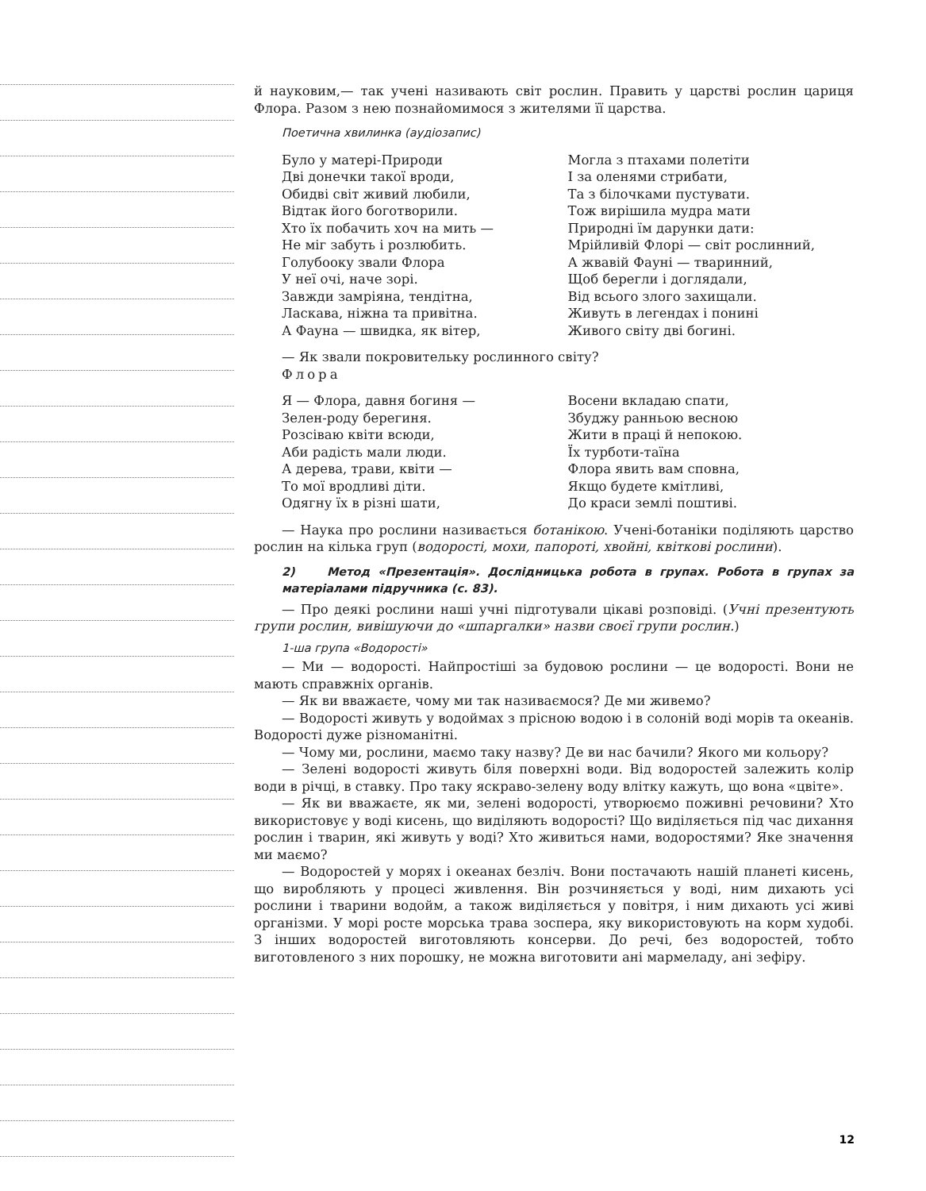й науковим,— так учені називають світ рослин. Править у царстві рослин цариця Флора. Разом з нею познайомимося з жителями її царства.
Поетична хвилинка (аудіозапис)
Було у матері-Природи
Дві донечки такої вроди,
Обидві світ живий любили,
Відтак його боготворили.
Хто їх побачить хоч на мить —
Не міг забуть і розлюбить.
Голубооку звали Флора
У неї очі, наче зорі.
Завжди замріяна, тендітна,
Ласкава, ніжна та привітна.
А Фауна — швидка, як вітер,
Могла з птахами полетіти
І за оленями стрибати,
Та з білочками пустувати.
Тож вирішила мудра мати
Природні їм дарунки дати:
Мрійливій Флорі — світ рослинний,
А жвавій Фауні — тваринний,
Щоб берегли і доглядали,
Від всього злого захищали.
Живуть в легендах і понині
Живого світу дві богині.
— Як звали покровительку рослинного світу?
Флора
Я — Флора, давня богиня —
Зелен-роду берегиня.
Розсіваю квіти всюди,
Аби радість мали люди.
А дерева, трави, квіти —
То мої вродливі діти.
Одягну їх в різні шати,
Восени вкладаю спати,
Збуджу ранньою весною
Жити в праці й непокою.
Їх турботи-таїна
Флора явить вам сповна,
Якщо будете кмітливі,
До краси землі поштиві.
— Наука про рослини називається ботанікою. Учені-ботаніки поділяють царство рослин на кілька груп (водорості, мохи, папороті, хвойні, квіткові рослини).
2) Метод «Презентація». Дослідницька робота в групах. Робота в групах за матеріалами підручника (с. 83).
— Про деякі рослини наші учні підготували цікаві розповіді. (Учні презентують групи рослин, вивішуючи до «шпаргалки» назви своєї групи рослин.)
1-ша група «Водорості»
— Ми — водорості. Найпростіші за будовою рослини — це водорості. Вони не мають справжніх органів.
— Як ви вважаєте, чому ми так називаємося? Де ми живемо?
— Водорості живуть у водоймах з прісною водою і в солоній воді морів та океанів. Водорості дуже різноманітні.
— Чому ми, рослини, маємо таку назву? Де ви нас бачили? Якого ми кольору?
— Зелені водорості живуть біля поверхні води. Від водоростей залежить колір води в річці, в ставку. Про таку яскраво-зелену воду влітку кажуть, що вона «цвіте».
— Як ви вважаєте, як ми, зелені водорості, утворюємо поживні речовини? Хто використовує у воді кисень, що виділяють водорості? Що виділяється під час дихання рослин і тварин, які живуть у воді? Хто живиться нами, водоростями? Яке значення ми маємо?
— Водоростей у морях і океанах безліч. Вони постачають нашій планеті кисень, що виробляють у процесі живлення. Він розчиняється у воді, ним дихають усі рослини і тварини водойм, а також виділяється у повітря, і ним дихають усі живі організми. У морі росте морська трава зоспера, яку використовують на корм худобі. З інших водоростей виготовляють консерви. До речі, без водоростей, тобто виготовленого з них порошку, не можна виготовити ані мармеладу, ані зефіру.
12